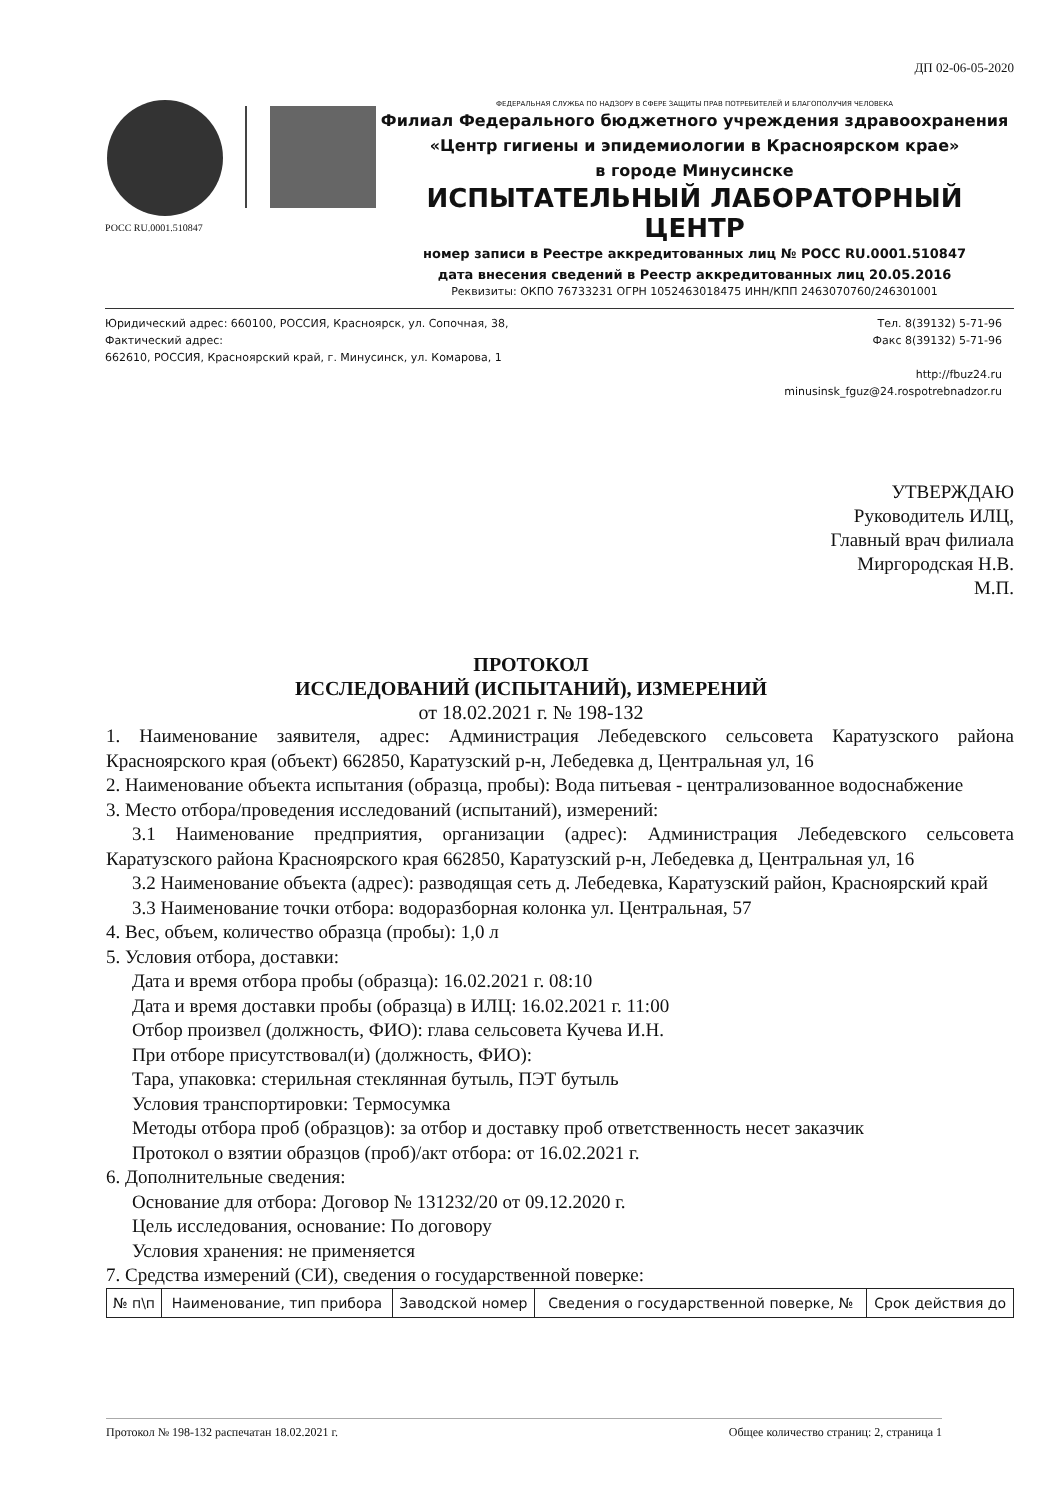ДП 02-06-05-2020
РОСС RU.0001.510847
ФЕДЕРАЛЬНАЯ СЛУЖБА ПО НАДЗОРУ В СФЕРЕ ЗАЩИТЫ ПРАВ ПОТРЕБИТЕЛЕЙ И БЛАГОПОЛУЧИЯ ЧЕЛОВЕКА
Филиал Федерального бюджетного учреждения здравоохранения
«Центр гигиены и эпидемиологии в Красноярском крае»
в городе Минусинске
ИСПЫТАТЕЛЬНЫЙ ЛАБОРАТОРНЫЙ ЦЕНТР
номер записи в Реестре аккредитованных лиц № РОСС RU.0001.510847
дата внесения сведений в Реестр аккредитованных лиц 20.05.2016
Реквизиты: ОКПО 76733231 ОГРН 1052463018475 ИНН/КПП 2463070760/246301001
Юридический адрес: 660100, РОССИЯ, Красноярск, ул. Сопочная, 38,
Фактический адрес:
662610, РОССИЯ, Красноярский край, г. Минусинск, ул. Комарова, 1
Тел. 8(39132) 5-71-96
Факс 8(39132) 5-71-96
http://fbuz24.ru
minusinsk_fguz@24.rospotrebnadzor.ru
УТВЕРЖДАЮ
Руководитель ИЛЦ,
Главный врач филиала
Миргородская Н.В.
М.П.
ПРОТОКОЛ
ИССЛЕДОВАНИЙ (ИСПЫТАНИЙ), ИЗМЕРЕНИЙ
от 18.02.2021 г. № 198-132
1. Наименование заявителя, адрес: Администрация Лебедевского сельсовета Каратузского района Красноярского края (объект) 662850, Каратузский р-н, Лебедевка д, Центральная ул, 16
2. Наименование объекта испытания (образца, пробы): Вода питьевая - централизованное водоснабжение
3. Место отбора/проведения исследований (испытаний), измерений:
3.1 Наименование предприятия, организации (адрес): Администрация Лебедевского сельсовета Каратузского района Красноярского края 662850, Каратузский р-н, Лебедевка д, Центральная ул, 16
3.2 Наименование объекта (адрес): разводящая сеть д. Лебедевка, Каратузский район, Красноярский край
3.3 Наименование точки отбора: водоразборная колонка ул. Центральная, 57
4. Вес, объем, количество образца (пробы): 1,0 л
5. Условия отбора, доставки:
Дата и время отбора пробы (образца): 16.02.2021 г. 08:10
Дата и время доставки пробы (образца) в ИЛЦ: 16.02.2021 г. 11:00
Отбор произвел (должность, ФИО): глава сельсовета Кучева И.Н.
При отборе присутствовал(и) (должность, ФИО):
Тара, упаковка: стерильная стеклянная бутыль, ПЭТ бутыль
Условия транспортировки: Термосумка
Методы отбора проб (образцов): за отбор и доставку проб ответственность несет заказчик
Протокол о взятии образцов (проб)/акт отбора: от 16.02.2021 г.
6. Дополнительные сведения:
Основание для отбора: Договор № 131232/20 от 09.12.2020 г.
Цель исследования, основание: По договору
Условия хранения: не применяется
7. Средства измерений (СИ), сведения о государственной поверке:
| № п\п | Наименование, тип прибора | Заводской номер | Сведения о государственной поверке, № | Срок действия до |
| --- | --- | --- | --- | --- |
Протокол № 198-132 распечатан 18.02.2021 г. Общее количество страниц: 2, страница 1